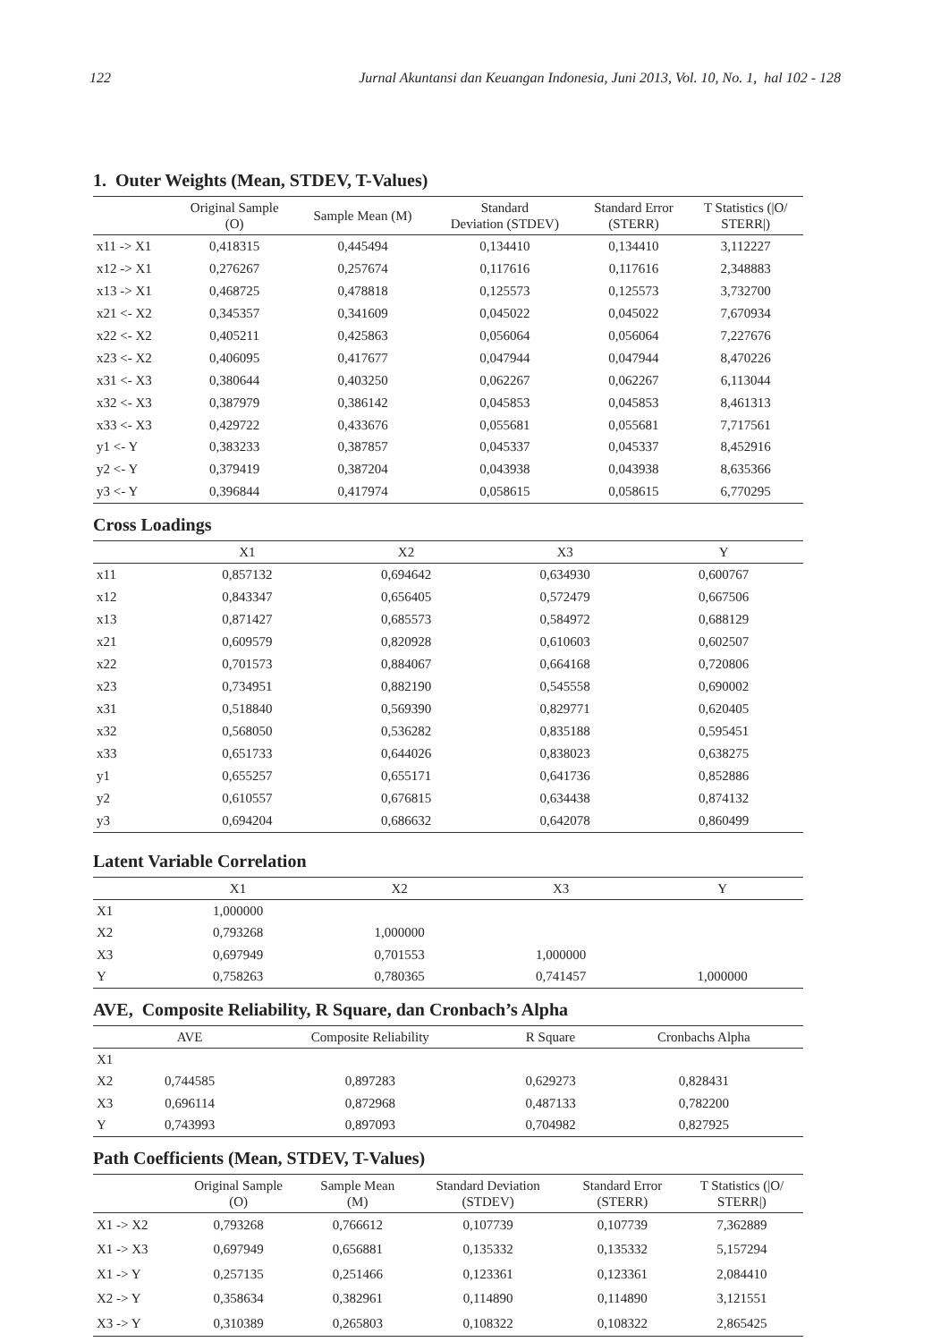122 Jurnal Akuntansi dan Keuangan Indonesia, Juni 2013, Vol. 10, No. 1, hal 102 - 128
1. Outer Weights (Mean, STDEV, T-Values)
| | Original Sample (O) | Sample Mean (M) | Standard Deviation (STDEV) | Standard Error (STERR) | T Statistics (/O/ STERR/) |
| --- | --- | --- | --- | --- | --- |
| x11 -> X1 | 0,418315 | 0,445494 | 0,134410 | 0,134410 | 3,112227 |
| x12 -> X1 | 0,276267 | 0,257674 | 0,117616 | 0,117616 | 2,348883 |
| x13 -> X1 | 0,468725 | 0,478818 | 0,125573 | 0,125573 | 3,732700 |
| x21 <- X2 | 0,345357 | 0,341609 | 0,045022 | 0,045022 | 7,670934 |
| x22 <- X2 | 0,405211 | 0,425863 | 0,056064 | 0,056064 | 7,227676 |
| x23 <- X2 | 0,406095 | 0,417677 | 0,047944 | 0,047944 | 8,470226 |
| x31 <- X3 | 0,380644 | 0,403250 | 0,062267 | 0,062267 | 6,113044 |
| x32 <- X3 | 0,387979 | 0,386142 | 0,045853 | 0,045853 | 8,461313 |
| x33 <- X3 | 0,429722 | 0,433676 | 0,055681 | 0,055681 | 7,717561 |
| y1 <- Y | 0,383233 | 0,387857 | 0,045337 | 0,045337 | 8,452916 |
| y2 <- Y | 0,379419 | 0,387204 | 0,043938 | 0,043938 | 8,635366 |
| y3 <- Y | 0,396844 | 0,417974 | 0,058615 | 0,058615 | 6,770295 |
Cross Loadings
| | X1 | X2 | X3 | Y |
| --- | --- | --- | --- | --- |
| x11 | 0,857132 | 0,694642 | 0,634930 | 0,600767 |
| x12 | 0,843347 | 0,656405 | 0,572479 | 0,667506 |
| x13 | 0,871427 | 0,685573 | 0,584972 | 0,688129 |
| x21 | 0,609579 | 0,820928 | 0,610603 | 0,602507 |
| x22 | 0,701573 | 0,884067 | 0,664168 | 0,720806 |
| x23 | 0,734951 | 0,882190 | 0,545558 | 0,690002 |
| x31 | 0,518840 | 0,569390 | 0,829771 | 0,620405 |
| x32 | 0,568050 | 0,536282 | 0,835188 | 0,595451 |
| x33 | 0,651733 | 0,644026 | 0,838023 | 0,638275 |
| y1 | 0,655257 | 0,655171 | 0,641736 | 0,852886 |
| y2 | 0,610557 | 0,676815 | 0,634438 | 0,874132 |
| y3 | 0,694204 | 0,686632 | 0,642078 | 0,860499 |
Latent Variable Correlation
| | X1 | X2 | X3 | Y |
| --- | --- | --- | --- | --- |
| X1 | 1,000000 | | | |
| X2 | 0,793268 | 1,000000 | | |
| X3 | 0,697949 | 0,701553 | 1,000000 | |
| Y | 0,758263 | 0,780365 | 0,741457 | 1,000000 |
AVE, Composite Reliability, R Square, dan Cronbach’s Alpha
| | AVE | Composite Reliability | R Square | Cronbachs Alpha |
| --- | --- | --- | --- | --- |
| X1 | | | | |
| X2 | 0,744585 | 0,897283 | 0,629273 | 0,828431 |
| X3 | 0,696114 | 0,872968 | 0,487133 | 0,782200 |
| Y | 0,743993 | 0,897093 | 0,704982 | 0,827925 |
Path Coefficients (Mean, STDEV, T-Values)
| | Original Sample (O) | Sample Mean (M) | Standard Deviation (STDEV) | Standard Error (STERR) | T Statistics (/O/ STERR/) |
| --- | --- | --- | --- | --- | --- |
| X1 -> X2 | 0,793268 | 0,766612 | 0,107739 | 0,107739 | 7,362889 |
| X1 -> X3 | 0,697949 | 0,656881 | 0,135332 | 0,135332 | 5,157294 |
| X1 -> Y | 0,257135 | 0,251466 | 0,123361 | 0,123361 | 2,084410 |
| X2 -> Y | 0,358634 | 0,382961 | 0,114890 | 0,114890 | 3,121551 |
| X3 -> Y | 0,310389 | 0,265803 | 0,108322 | 0,108322 | 2,865425 |